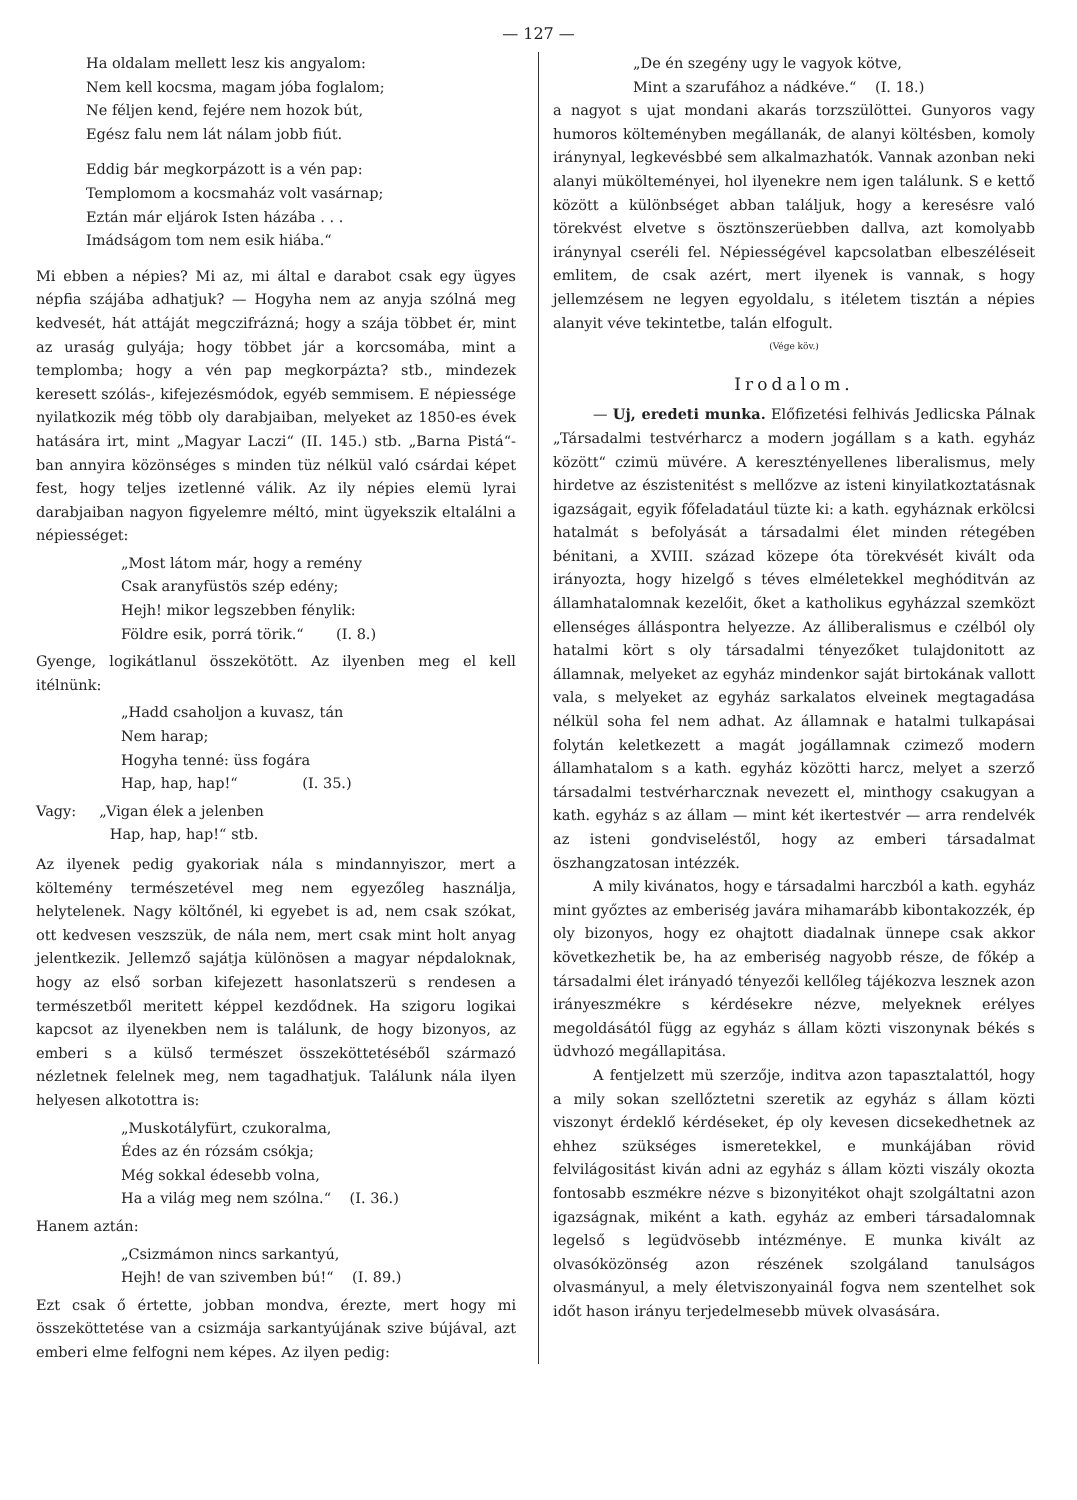— 127 —
Ha oldalam mellett lesz kis angyalom:
Nem kell kocsma, magam jóba foglalom;
Ne féljen kend, fejére nem hozok bút,
Egész falu nem lát nálam jobb fiút.
Eddig bár megkorpázott is a vén pap:
Templomom a kocsmaház volt vasárnap;
Eztán már eljárok Isten házába . . .
Imádságom tom nem esik hiába.“
Mi ebben a népies? Mi az, mi által e darabot csak egy ügyes népfia szájába adhatjuk? — Hogyha nem az anyja szólná meg kedvesét, hát attáját megczifrázná; hogy a szája többet ér, mint az uraság gulyája; hogy többet jár a korcsomába, mint a templomba; hogy a vén pap megkorpázta? stb., mindezek keresett szólás-, kifejezésmódok, egyéb semmisem. E népiessége nyilatkozik még több oly darabjaiban, melyeket az 1850-es évek hatására irt, mint „Magyar Laczi“ (II. 145.) stb. „Barna Pistá“-ban annyira közönséges s minden tüz nélkül való csárdai képet fest, hogy teljes izetlenné válik. Az ily népies elemü lyrai darabjaiban nagyon figyelemre méltó, mint ügyekszik eltalálni a népiességet:
„Most látom már, hogy a remény
Csak aranyfüstös szép edény;
Hejh! mikor legszebben fénylik:
Földre esik, porrá törik.“ (I. 8.)
Gyenge, logikátlanul összekötött. Az ilyenben meg el kell itélnünk:
„Hadd csaholjon a kuvasz, tán
Nem harap;
Hogyha tenné: üss fogára
Hap, hap, hap!“ (I. 35.)
Vagy: „Vigan élek a jelenben
Hap, hap, hap!“ stb.
Az ilyenek pedig gyakoriak nála s mindannyiszor, mert a költemény természetével meg nem egyezőleg használja, helytelenek. Nagy költőnél, ki egyebet is ad, nem csak szókat, ott kedvesen veszszük, de nála nem, mert csak mint holt anyag jelentkezik. Jellemző sajátja különösen a magyar népdaloknak, hogy az első sorban kifejezett hasonlatszerü s rendesen a természetből meritett képpel kezdődnek. Ha szigoru logikai kapcsot az ilyenekben nem is találunk, de hogy bizonyos, az emberi s a külső természet összeköttetéséből származó nézletnek felelnek meg, nem tagadhatjuk. Találunk nála ilyen helyesen alkotottra is:
„Muskotályfürt, czukoralma,
Édes az én rózsám csókja;
Még sokkal édesebb volna,
Ha a világ meg nem szólna.“ (I. 36.)
Hanem aztán:
„Csizmámon nincs sarkantyú,
Hejh! de van szivemben bú!“ (I. 89.)
Ezt csak ő értette, jobban mondva, érezte, mert hogy mi összeköttetése van a csizmája sarkantyújának szive bújával, azt emberi elme felfogni nem képes. Az ilyen pedig:
„De én szegény ugy le vagyok kötve,
Mint a szarufához a nádkéve.“ (I. 18.)
a nagyot s ujat mondani akarás torzszülöttei. Gunyoros vagy humoros költeményben megállanák, de alanyi költésben, komoly iránynyal, legkevésbbé sem alkalmazhatók. Vannak azonban neki alanyi mükölteményei, hol ilyenekre nem igen találunk. S e kettő között a különbséget abban találjuk, hogy a keresésre való törekvést elvetve s ösztönszerüebben dallva, azt komolyabb iránynyal cseréli fel. Népiességével kapcsolatban elbeszéléseit emlitem, de csak azért, mert ilyenek is vannak, s hogy jellemzésem ne legyen egyoldalu, s itéletem tisztán a népies alanyit véve tekintetbe, talán elfogult.
(Vége köv.)
Irodalom.
— Uj, eredeti munka. Előfizetési felhivás Jedlicska Pálnak „Társadalmi testvérharcz a modern jogállam s a kath. egyház között“ czimü müvére. A keresztényellenes liberalismus, mely hirdetve az észistenitést s mellőzve az isteni kinyilatkoztatásnak igazságait, egyik főfeladatául tüzte ki: a kath. egyháznak erkölcsi hatalmát s befolyását a társadalmi élet minden rétegében bénitani, a XVIII. század közepe óta törekvését kivált oda irányozta, hogy hizelgő s téves elméletekkel meghóditván az államhatalomnak kezelőit, őket a katholikus egyházzal szemközt ellenséges álláspontra helyezze. Az álliberalismus e czélból oly hatalmi kört s oly társadalmi tényezőket tulajdonitott az államnak, melyeket az egyház mindenkor saját birtokának vallott vala, s melyeket az egyház sarkalatos elveinek megtagadása nélkül soha fel nem adhat. Az államnak e hatalmi tulkapásai folytán keletkezett a magát jogállamnak czimező modern államhatalom s a kath. egyház közötti harcz, melyet a szerző társadalmi testvérharcznak nevezett el, minthogy csakugyan a kath. egyház s az állam — mint két ikertestvér — arra rendelvék az isteni gondviseléstől, hogy az emberi társadalmat öszhangzatosan intézzék.
A mily kivánatos, hogy e társadalmi harczból a kath. egyház mint győztes az emberiség javára mihamarább kibontakozzék, ép oly bizonyos, hogy ez ohajtott diadalnak ünnepe csak akkor következhetik be, ha az emberiség nagyobb része, de főkép a társadalmi élet irányadó tényezői kellőleg tájékozva lesznek azon irányeszmékre s kérdésekre nézve, melyeknek erélyes megoldásától függ az egyház s állam közti viszonynak békés s üdvhozó megállapitása.
A fentjelzett mü szerzője, inditva azon tapasztalattól, hogy a mily sokan szellőztetni szeretik az egyház s állam közti viszonyt érdeklő kérdéseket, ép oly kevesen dicsekedhetnek az ehhez szükséges ismeretekkel, e munkájában rövid felvilágositást kiván adni az egyház s állam közti viszály okozta fontosabb eszmékre nézve s bizonyitékot ohajt szolgáltatni azon igazságnak, miként a kath. egyház az emberi társadalomnak legelső s legüdvösebb intézménye. E munka kivált az olvasóközönség azon részének szolgáland tanulságos olvasmányul, a mely életviszonyainál fogva nem szentelhet sok időt hason irányu terjedelmesebb müvek olvasására.